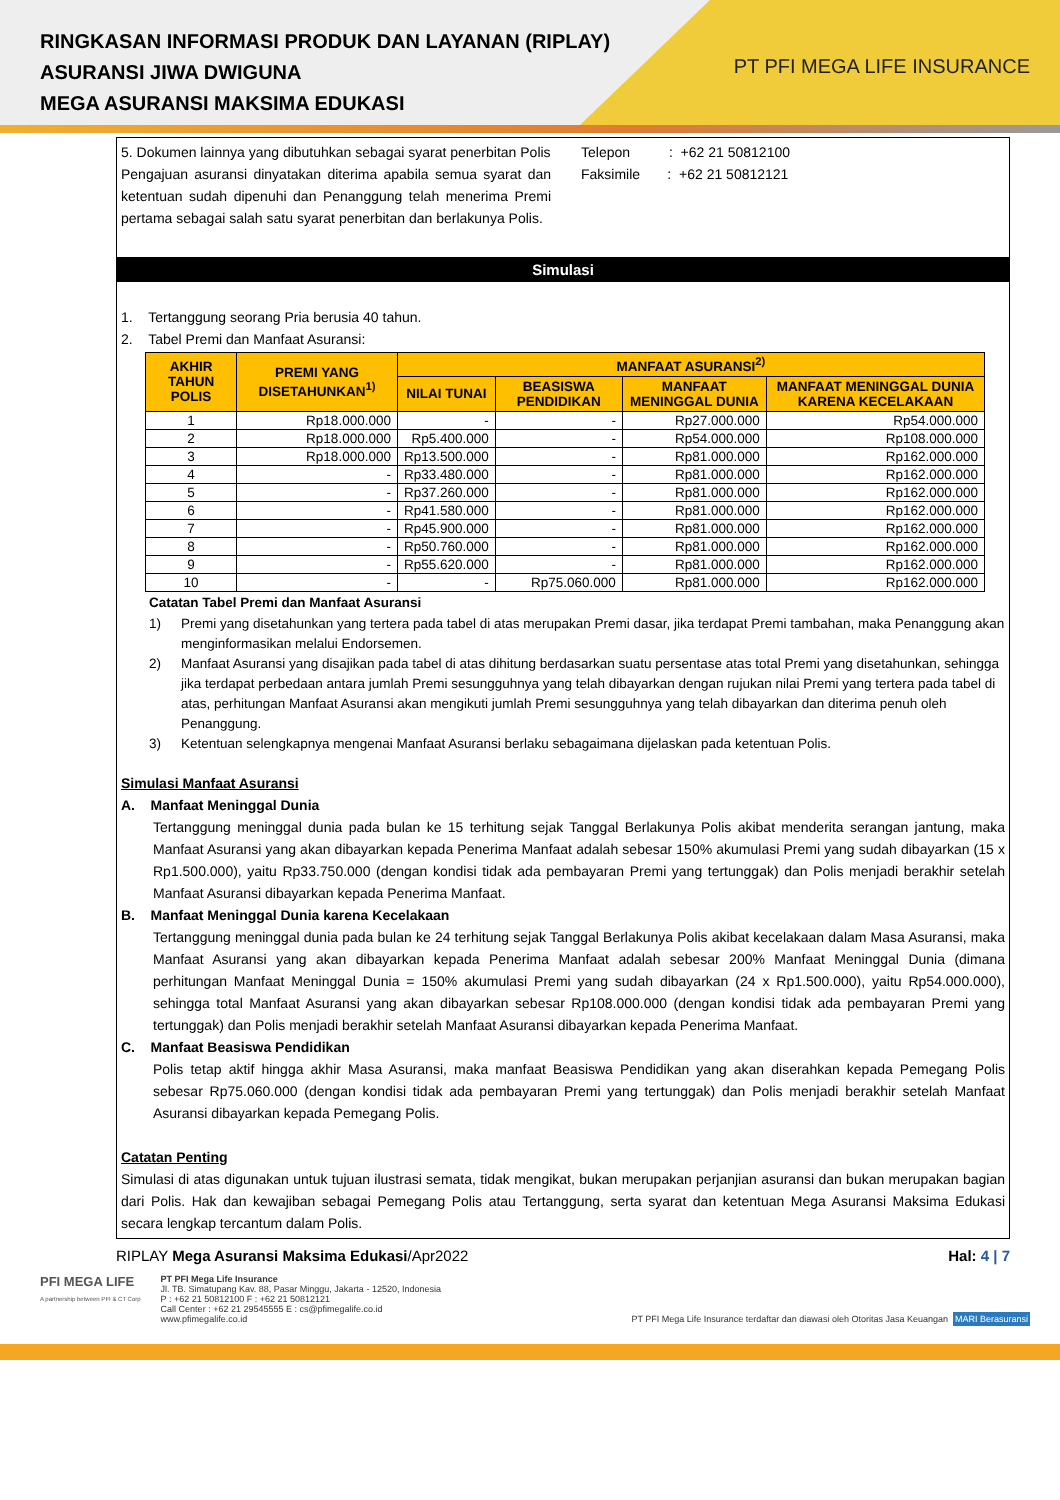RINGKASAN INFORMASI PRODUK DAN LAYANAN (RIPLAY)
ASURANSI JIWA DWIGUNA
MEGA ASURANSI MAKSIMA EDUKASI
PT PFI MEGA LIFE INSURANCE
5. Dokumen lainnya yang dibutuhkan sebagai syarat penerbitan Polis
Pengajuan asuransi dinyatakan diterima apabila semua syarat dan ketentuan sudah dipenuhi dan Penanggung telah menerima Premi pertama sebagai salah satu syarat penerbitan dan berlakunya Polis.
Telepon : +62 21 50812100
Faksimile : +62 21 50812121
Simulasi
1. Tertanggung seorang Pria berusia 40 tahun.
2. Tabel Premi dan Manfaat Asuransi:
| AKHIR TAHUN POLIS | PREMI YANG DISETAHUNKAN<sup>1)</sup> | MANFAAT ASURANSI<sup>2)</sup> | | | |
| --- | --- | --- | --- | --- | --- |
| | | NILAI TUNAI | BEASISWA PENDIDIKAN | MANFAAT MENINGGAL DUNIA | MANFAAT MENINGGAL DUNIA KARENA KECELAKAAN |
| 1 | Rp18.000.000 | - | - | Rp27.000.000 | Rp54.000.000 |
| 2 | Rp18.000.000 | Rp5.400.000 | - | Rp54.000.000 | Rp108.000.000 |
| 3 | Rp18.000.000 | Rp13.500.000 | - | Rp81.000.000 | Rp162.000.000 |
| 4 | - | Rp33.480.000 | - | Rp81.000.000 | Rp162.000.000 |
| 5 | - | Rp37.260.000 | - | Rp81.000.000 | Rp162.000.000 |
| 6 | - | Rp41.580.000 | - | Rp81.000.000 | Rp162.000.000 |
| 7 | - | Rp45.900.000 | - | Rp81.000.000 | Rp162.000.000 |
| 8 | - | Rp50.760.000 | - | Rp81.000.000 | Rp162.000.000 |
| 9 | - | Rp55.620.000 | - | Rp81.000.000 | Rp162.000.000 |
| 10 | - | - | Rp75.060.000 | Rp81.000.000 | Rp162.000.000 |
Catatan Tabel Premi dan Manfaat Asuransi
1) Premi yang disetahunkan yang tertera pada tabel di atas merupakan Premi dasar, jika terdapat Premi tambahan, maka Penanggung akan menginformasikan melalui Endorsemen.
2) Manfaat Asuransi yang disajikan pada tabel di atas dihitung berdasarkan suatu persentase atas total Premi yang disetahunkan, sehingga jika terdapat perbedaan antara jumlah Premi sesungguhnya yang telah dibayarkan dengan rujukan nilai Premi yang tertera pada tabel di atas, perhitungan Manfaat Asuransi akan mengikuti jumlah Premi sesungguhnya yang telah dibayarkan dan diterima penuh oleh Penanggung.
3) Ketentuan selengkapnya mengenai Manfaat Asuransi berlaku sebagaimana dijelaskan pada ketentuan Polis.
Simulasi Manfaat Asuransi
A. Manfaat Meninggal Dunia
Tertanggung meninggal dunia pada bulan ke 15 terhitung sejak Tanggal Berlakunya Polis akibat menderita serangan jantung, maka Manfaat Asuransi yang akan dibayarkan kepada Penerima Manfaat adalah sebesar 150% akumulasi Premi yang sudah dibayarkan (15 x Rp1.500.000), yaitu Rp33.750.000 (dengan kondisi tidak ada pembayaran Premi yang tertunggak) dan Polis menjadi berakhir setelah Manfaat Asuransi dibayarkan kepada Penerima Manfaat.
B. Manfaat Meninggal Dunia karena Kecelakaan
Tertanggung meninggal dunia pada bulan ke 24 terhitung sejak Tanggal Berlakunya Polis akibat kecelakaan dalam Masa Asuransi, maka Manfaat Asuransi yang akan dibayarkan kepada Penerima Manfaat adalah sebesar 200% Manfaat Meninggal Dunia (dimana perhitungan Manfaat Meninggal Dunia = 150% akumulasi Premi yang sudah dibayarkan (24 x Rp1.500.000), yaitu Rp54.000.000), sehingga total Manfaat Asuransi yang akan dibayarkan sebesar Rp108.000.000 (dengan kondisi tidak ada pembayaran Premi yang tertunggak) dan Polis menjadi berakhir setelah Manfaat Asuransi dibayarkan kepada Penerima Manfaat.
C. Manfaat Beasiswa Pendidikan
Polis tetap aktif hingga akhir Masa Asuransi, maka manfaat Beasiswa Pendidikan yang akan diserahkan kepada Pemegang Polis sebesar Rp75.060.000 (dengan kondisi tidak ada pembayaran Premi yang tertunggak) dan Polis menjadi berakhir setelah Manfaat Asuransi dibayarkan kepada Pemegang Polis.
Catatan Penting
Simulasi di atas digunakan untuk tujuan ilustrasi semata, tidak mengikat, bukan merupakan perjanjian asuransi dan bukan merupakan bagian dari Polis. Hak dan kewajiban sebagai Pemegang Polis atau Tertanggung, serta syarat dan ketentuan Mega Asuransi Maksima Edukasi secara lengkap tercantum dalam Polis.
RIPLAY Mega Asuransi Maksima Edukasi/Apr2022 Hal: 4 | 7
PFI MEGA LIFE
A partnership between PFI & CT Corp
PT PFI Mega Life Insurance
Jl. TB. Simatupang Kav. 88, Pasar Minggu, Jakarta - 12520, Indonesia
P : +62 21 50812100 F : +62 21 50812121
Call Center : +62 21 29545555 E : cs@pfimegalife.co.id
www.pfimegalife.co.id
PT PFI Mega Life Insurance terdaftar dan diawasi oleh Otoritas Jasa Keuangan MARI Berasuransi